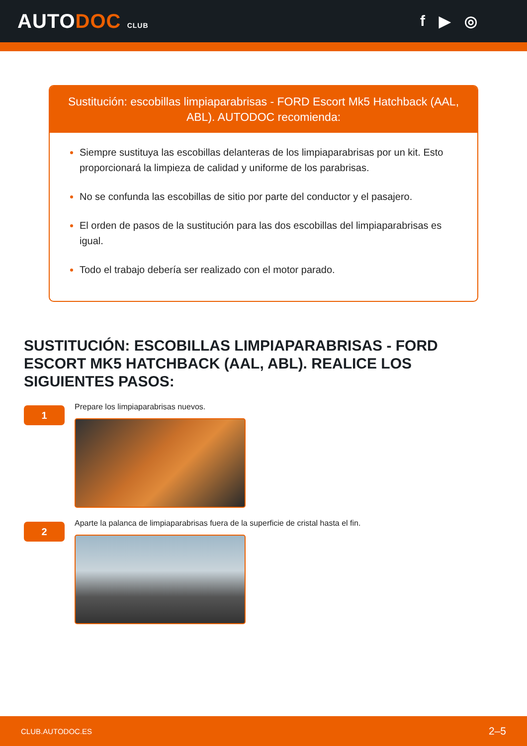AUTODOC CLUB
f ▶ ◎
Sustitución: escobillas limpiaparabrisas - FORD Escort Mk5 Hatchback (AAL, ABL). AUTODOC recomienda:
Siempre sustituya las escobillas delanteras de los limpiaparabrisas por un kit. Esto proporcionará la limpieza de calidad y uniforme de los parabrisas.
No se confunda las escobillas de sitio por parte del conductor y el pasajero.
El orden de pasos de la sustitución para las dos escobillas del limpiaparabrisas es igual.
Todo el trabajo debería ser realizado con el motor parado.
SUSTITUCIÓN: ESCOBILLAS LIMPIAPARABRISAS - FORD ESCORT MK5 HATCHBACK (AAL, ABL). REALICE LOS SIGUIENTES PASOS:
1
Prepare los limpiaparabrisas nuevos.
2
Aparte la palanca de limpiaparabrisas fuera de la superficie de cristal hasta el fin.
CLUB.AUTODOC.ES 2–5